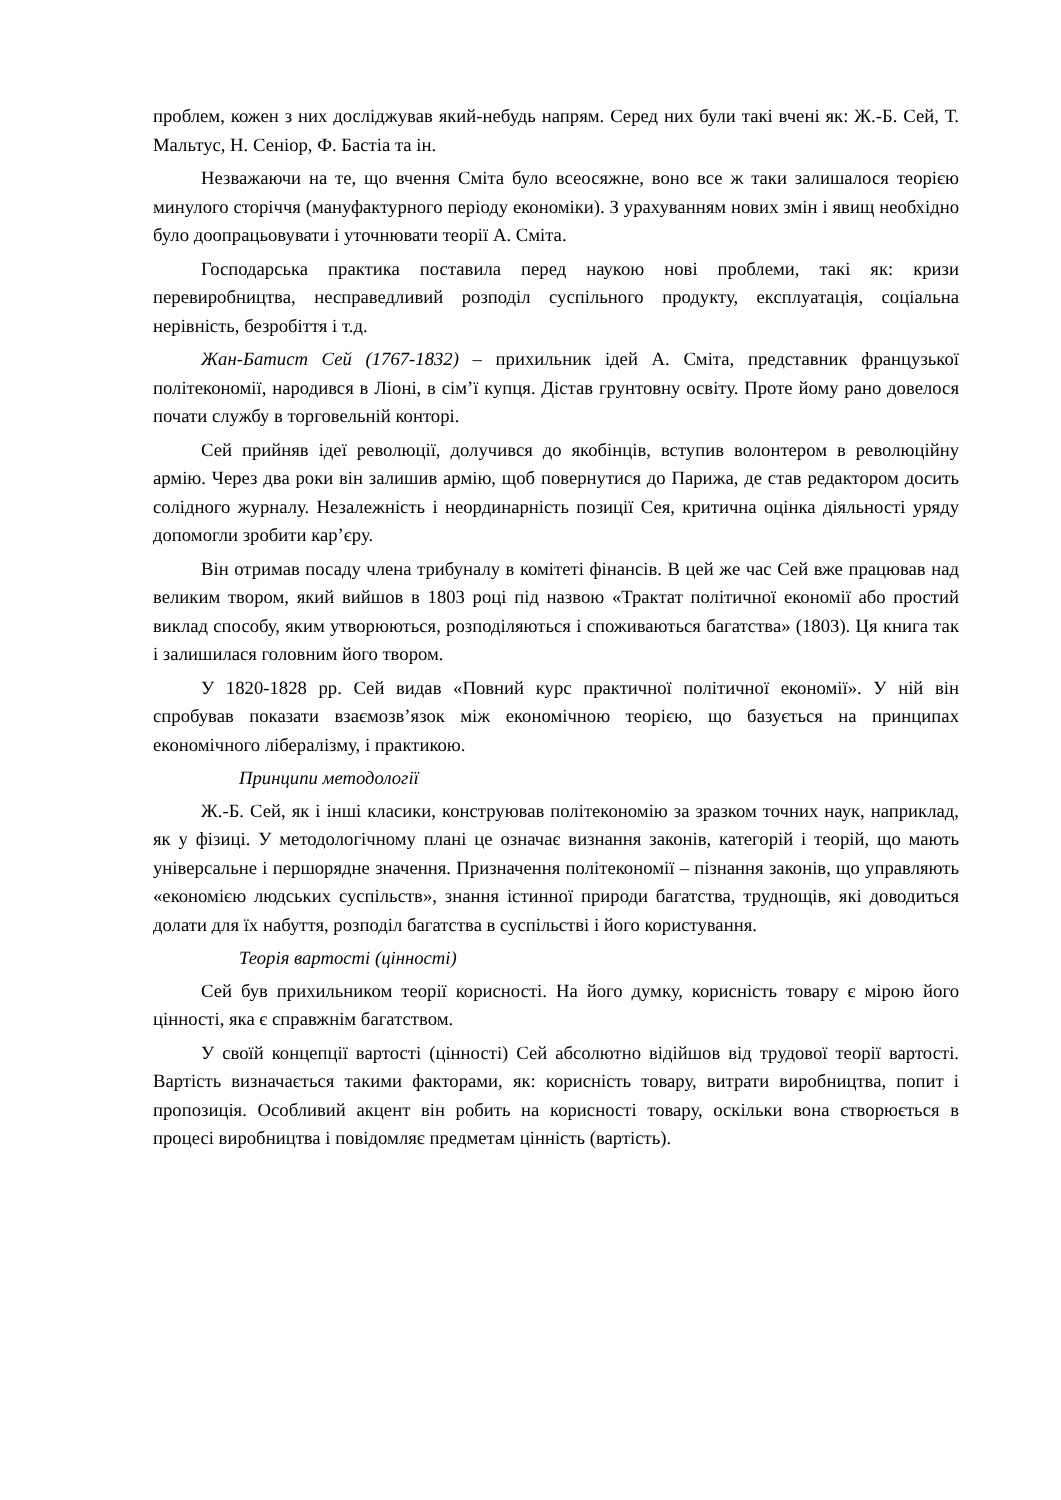проблем, кожен з них досліджував який-небудь напрям. Серед них були такі вчені як: Ж.-Б. Сей, Т. Мальтус, Н. Сеніор, Ф. Бастіа та ін.
Незважаючи на те, що вчення Сміта було всеосяжне, воно все ж таки залишалося теорією минулого сторіччя (мануфактурного періоду економіки). З урахуванням нових змін і явищ необхідно було доопрацьовувати і уточнювати теорії А. Сміта.
Господарська практика поставила перед наукою нові проблеми, такі як: кризи перевиробництва, несправедливий розподіл суспільного продукту, експлуатація, соціальна нерівність, безробіття і т.д.
Жан-Батист Сей (1767-1832) – прихильник ідей А. Сміта, представник французької політекономії, народився в Ліоні, в сім’ї купця. Дістав грунтовну освіту. Проте йому рано довелося почати службу в торговельній конторі.
Сей прийняв ідеї революції, долучився до якобінців, вступив волонтером в революційну армію. Через два роки він залишив армію, щоб повернутися до Парижа, де став редактором досить солідного журналу. Незалежність і неординарність позиції Сея, критична оцінка діяльності уряду допомогли зробити кар’єру.
Він отримав посаду члена трибуналу в комітеті фінансів. В цей же час Сей вже працював над великим твором, який вийшов в 1803 році під назвою «Трактат політичної економії або простий виклад способу, яким утворюються, розподіляються і споживаються багатства» (1803). Ця книга так і залишилася головним його твором.
У 1820-1828 рр. Сей видав «Повний курс практичної політичної економії». У ній він спробував показати взаємозв’язок між економічною теорією, що базується на принципах економічного лібералізму, і практикою.
Принципи методології
Ж.-Б. Сей, як і інші класики, конструював політекономію за зразком точних наук, наприклад, як у фізиці. У методологічному плані це означає визнання законів, категорій і теорій, що мають універсальне і першорядне значення. Призначення політекономії – пізнання законів, що управляють «економією людських суспільств», знання істинної природи багатства, труднощів, які доводиться долати для їх набуття, розподіл багатства в суспільстві і його користування.
Теорія вартості (цінності)
Сей був прихильником теорії корисності. На його думку, корисність товару є мірою його цінності, яка є справжнім багатством.
У своїй концепції вартості (цінності) Сей абсолютно відійшов від трудової теорії вартості. Вартість визначається такими факторами, як: корисність товару, витрати виробництва, попит і пропозиція. Особливий акцент він робить на корисності товару, оскільки вона створюється в процесі виробництва і повідомляє предметам цінність (вартість).